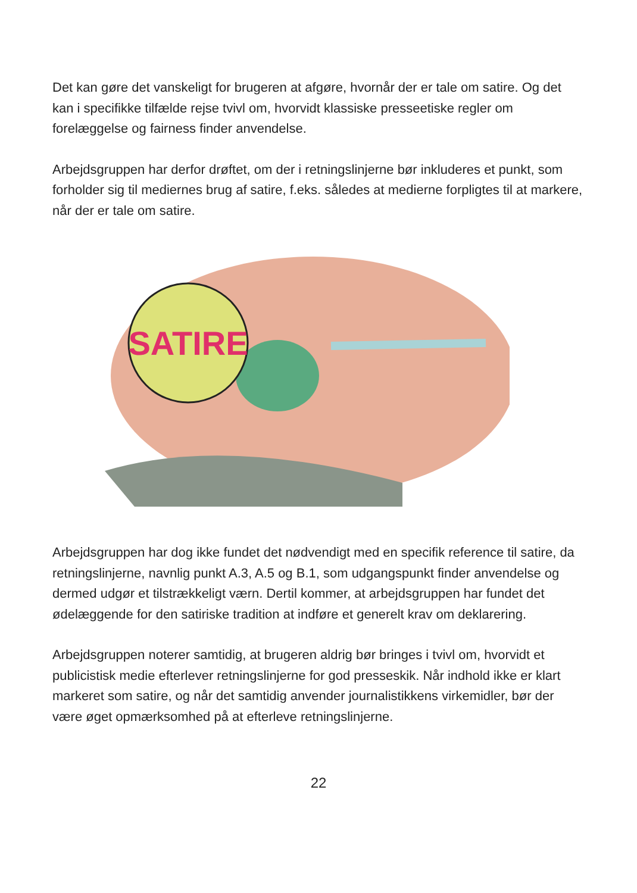Det kan gøre det vanskeligt for brugeren at afgøre, hvornår der er tale om satire. Og det kan i specifikke tilfælde rejse tvivl om, hvorvidt klassiske presseetiske regler om forelæggelse og fairness finder anvendelse.
Arbejdsgruppen har derfor drøftet, om der i retningslinjerne bør inkluderes et punkt, som forholder sig til mediernes brug af satire, f.eks. således at medierne forpligtes til at markere, når der er tale om satire.
SATIRE
Arbejdsgruppen har dog ikke fundet det nødvendigt med en specifik reference til satire, da retningslinjerne, navnlig punkt A.3, A.5 og B.1, som udgangspunkt finder anvendelse og dermed udgør et tilstrækkeligt værn. Dertil kommer, at arbejdsgruppen har fundet det ødelæggende for den satiriske tradition at indføre et generelt krav om deklarering.
Arbejdsgruppen noterer samtidig, at brugeren aldrig bør bringes i tvivl om, hvorvidt et publicistisk medie efterlever retningslinjerne for god presseskik. Når indhold ikke er klart markeret som satire, og når det samtidig anvender journalistikkens virkemidler, bør der være øget opmærksomhed på at efterleve retningslinjerne.
22